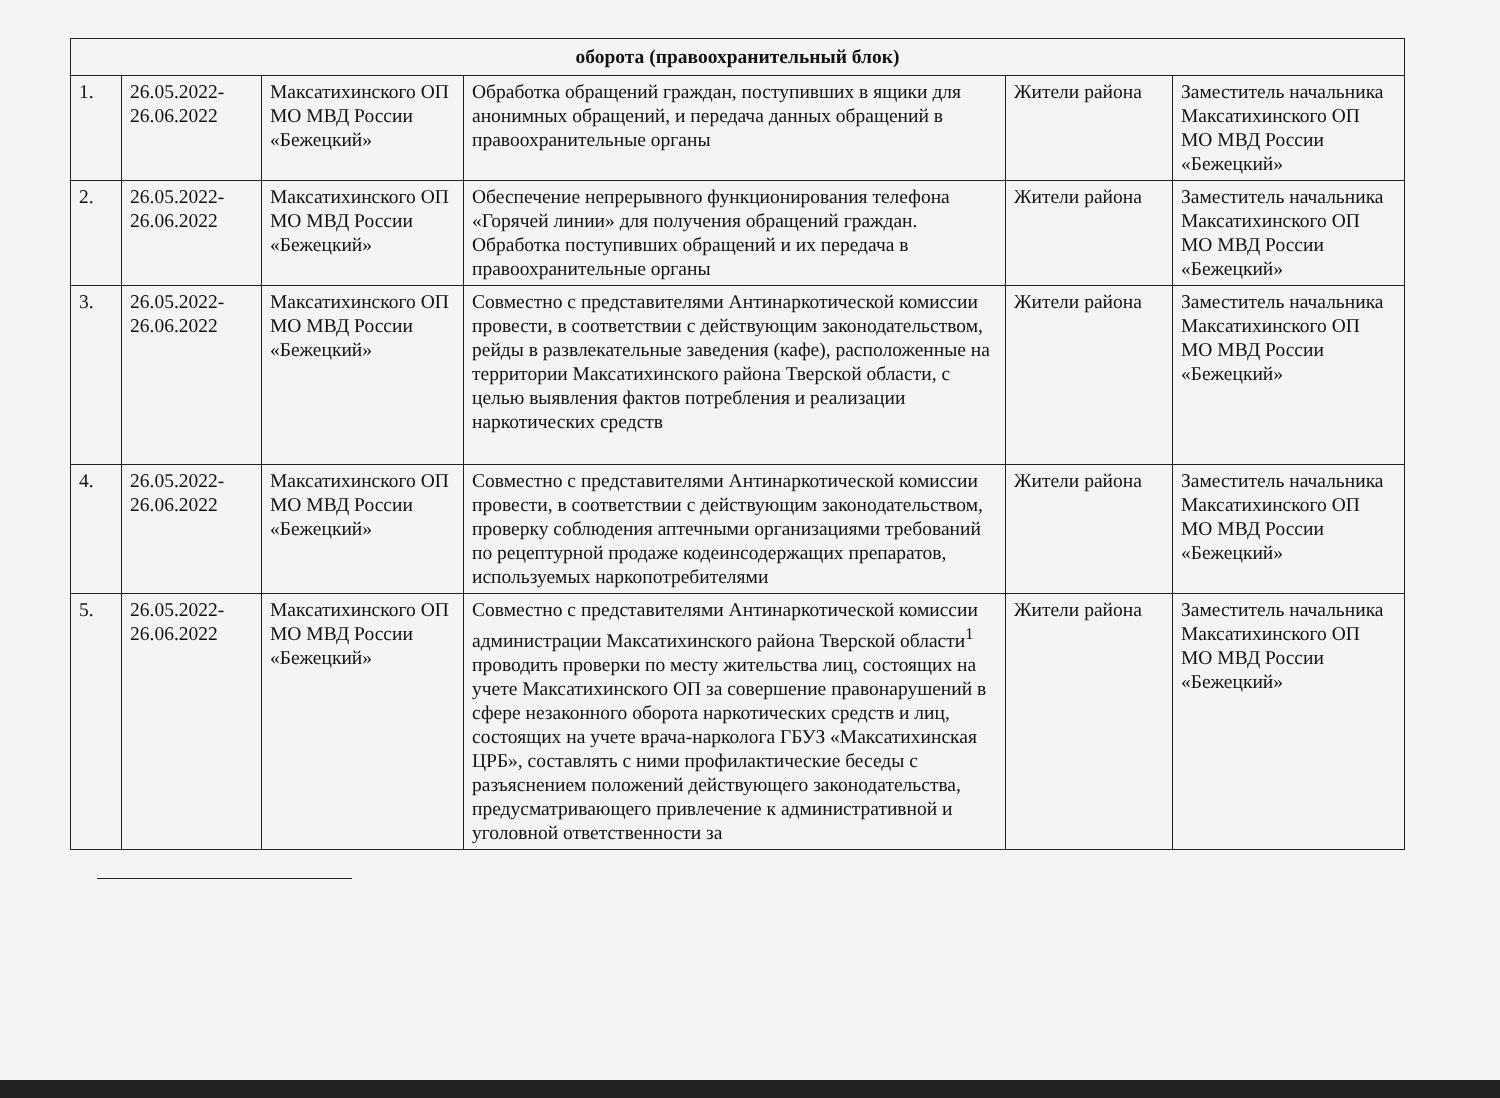| оборота (правоохранительный блок) | | | | | |
| --- | --- | --- | --- | --- | --- |
| 1. | 26.05.2022-26.06.2022 | Максатихинского ОП МО МВД России «Бежецкий» | Обработка обращений граждан, поступивших в ящики для анонимных обращений, и передача данных обращений в правоохранительные органы | Жители района | Заместитель начальника Максатихинского ОП МО МВД России «Бежецкий» |
| 2. | 26.05.2022-26.06.2022 | Максатихинского ОП МО МВД России «Бежецкий» | Обеспечение непрерывного функционирования телефона «Горячей линии» для получения обращений граждан. Обработка поступивших обращений и их передача в правоохранительные органы | Жители района | Заместитель начальника Максатихинского ОП МО МВД России «Бежецкий» |
| 3. | 26.05.2022-26.06.2022 | Максатихинского ОП МО МВД России «Бежецкий» | Совместно с представителями Антинаркотической комиссии провести, в соответствии с действующим законодательством, рейды в развлекательные заведения (кафе), расположенные на территории Максатихинского района Тверской области, с целью выявления фактов потребления и реализации наркотических средств | Жители района | Заместитель начальника Максатихинского ОП МО МВД России «Бежецкий» |
| 4. | 26.05.2022-26.06.2022 | Максатихинского ОП МО МВД России «Бежецкий» | Совместно с представителями Антинаркотической комиссии провести, в соответствии с действующим законодательством, проверку соблюдения аптечными организациями требований по рецептурной продаже кодеинсодержащих препаратов, используемых наркопотребителями | Жители района | Заместитель начальника Максатихинского ОП МО МВД России «Бежецкий» |
| 5. | 26.05.2022-26.06.2022 | Максатихинского ОП МО МВД России «Бежецкий» | Совместно с представителями Антинаркотической комиссии администрации Максатихинского района Тверской области<sup>1</sup> проводить проверки по месту жительства лиц, состоящих на учете Максатихинского ОП за совершение правонарушений в сфере незаконного оборота наркотических средств и лиц, состоящих на учете врача-нарколога ГБУЗ «Максатихинская ЦРБ», составлять с ними профилактические беседы с разъяснением положений действующего законодательства, предусматривающего привлечение к административной и уголовной ответственности за | Жители района | Заместитель начальника Максатихинского ОП МО МВД России «Бежецкий» |